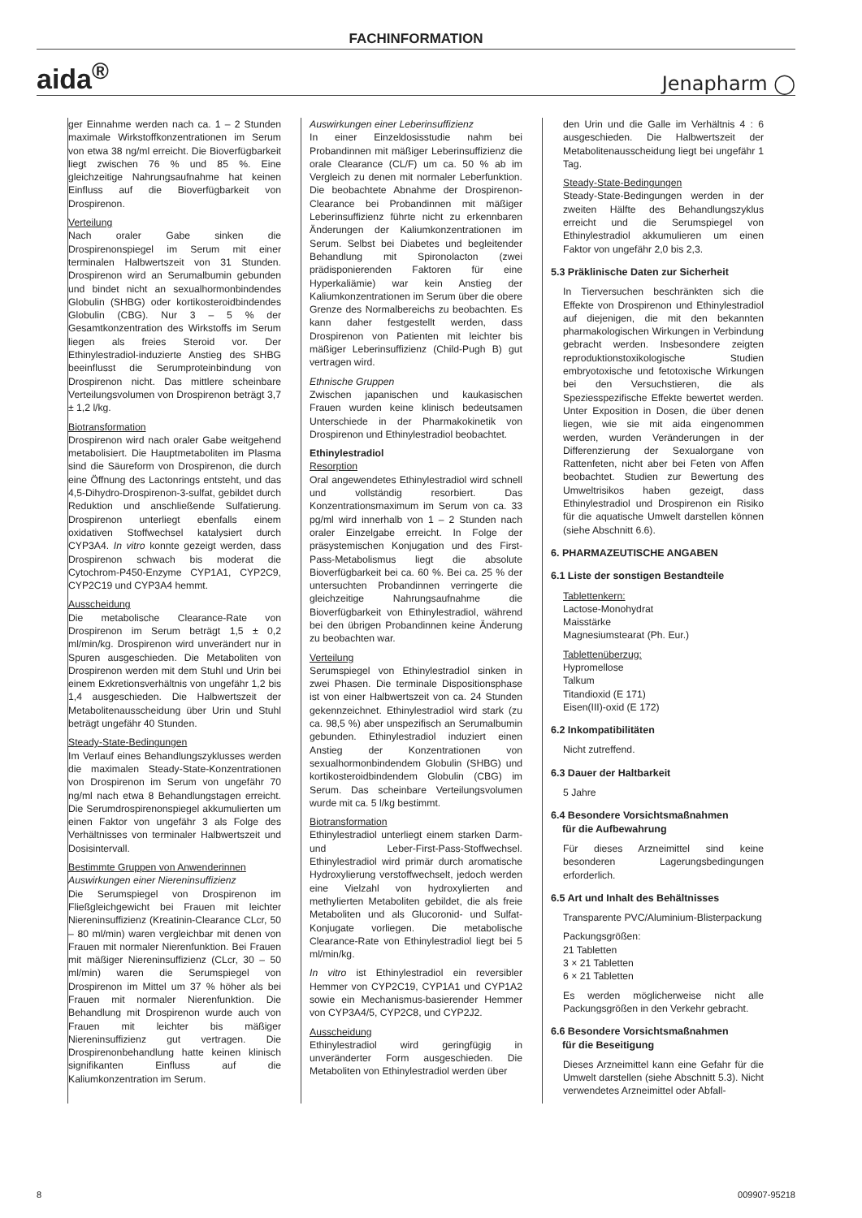FACHINFORMATION
aida<sup>®</sup> Jenapharm ◯
ger Einnahme werden nach ca. 1 – 2 Stunden maximale Wirkstoffkonzentrationen im Serum von etwa 38 ng/ml erreicht. Die Bioverfügbarkeit liegt zwischen 76 % und 85 %. Eine gleichzeitige Nahrungsaufnahme hat keinen Einfluss auf die Bioverfügbarkeit von Drospirenon.
Verteilung
Nach oraler Gabe sinken die Drospirenonspiegel im Serum mit einer terminalen Halbwertszeit von 31 Stunden. Drospirenon wird an Serumalbumin gebunden und bindet nicht an sexualhormonbindendes Globulin (SHBG) oder kortikosteroidbindendes Globulin (CBG). Nur 3 – 5 % der Gesamtkonzentration des Wirkstoffs im Serum liegen als freies Steroid vor. Der Ethinylestradiol-induzierte Anstieg des SHBG beeinflusst die Serumproteinbindung von Drospirenon nicht. Das mittlere scheinbare Verteilungsvolumen von Drospirenon beträgt 3,7 ± 1,2 l/kg.
Biotransformation
Drospirenon wird nach oraler Gabe weitgehend metabolisiert. Die Hauptmetaboliten im Plasma sind die Säureform von Drospirenon, die durch eine Öffnung des Lactonrings entsteht, und das 4,5-Dihydro-Drospirenon-3-sulfat, gebildet durch Reduktion und anschließende Sulfatierung. Drospirenon unterliegt ebenfalls einem oxidativen Stoffwechsel katalysiert durch CYP3A4. In vitro konnte gezeigt werden, dass Drospirenon schwach bis moderat die Cytochrom-P450-Enzyme CYP1A1, CYP2C9, CYP2C19 und CYP3A4 hemmt.
Ausscheidung
Die metabolische Clearance-Rate von Drospirenon im Serum beträgt 1,5 ± 0,2 ml/min/kg. Drospirenon wird unverändert nur in Spuren ausgeschieden. Die Metaboliten von Drospirenon werden mit dem Stuhl und Urin bei einem Exkretionsverhältnis von ungefähr 1,2 bis 1,4 ausgeschieden. Die Halbwertszeit der Metabolitenausscheidung über Urin und Stuhl beträgt ungefähr 40 Stunden.
Steady-State-Bedingungen
Im Verlauf eines Behandlungszyklusses werden die maximalen Steady-State-Konzentrationen von Drospirenon im Serum von ungefähr 70 ng/ml nach etwa 8 Behandlungstagen erreicht. Die Serumdrospirenonspiegel akkumulierten um einen Faktor von ungefähr 3 als Folge des Verhältnisses von terminaler Halbwertszeit und Dosisintervall.
Bestimmte Gruppen von Anwenderinnen
Auswirkungen einer Niereninsuffizienz
Die Serumspiegel von Drospirenon im Fließgleichgewicht bei Frauen mit leichter Niereninsuffizienz (Kreatinin-Clearance CLcr, 50 – 80 ml/min) waren vergleichbar mit denen von Frauen mit normaler Nierenfunktion. Bei Frauen mit mäßiger Niereninsuffizienz (CLcr, 30 – 50 ml/min) waren die Serumspiegel von Drospirenon im Mittel um 37 % höher als bei Frauen mit normaler Nierenfunktion. Die Behandlung mit Drospirenon wurde auch von Frauen mit leichter bis mäßiger Niereninsuffizienz gut vertragen. Die Drospirenonbehandlung hatte keinen klinisch signifikanten Einfluss auf die Kaliumkonzentration im Serum.
Auswirkungen einer Leberinsuffizienz
In einer Einzeldosisstudie nahm bei Probandinnen mit mäßiger Leberinsuffizienz die orale Clearance (CL/F) um ca. 50 % ab im Vergleich zu denen mit normaler Leberfunktion. Die beobachtete Abnahme der Drospirenon-Clearance bei Probandinnen mit mäßiger Leberinsuffizienz führte nicht zu erkennbaren Änderungen der Kaliumkonzentrationen im Serum. Selbst bei Diabetes und begleitender Behandlung mit Spironolacton (zwei prädisponierenden Faktoren für eine Hyperkaliämie) war kein Anstieg der Kaliumkonzentrationen im Serum über die obere Grenze des Normalbereichs zu beobachten. Es kann daher festgestellt werden, dass Drospirenon von Patienten mit leichter bis mäßiger Leberinsuffizienz (Child-Pugh B) gut vertragen wird.
Ethnische Gruppen
Zwischen japanischen und kaukasischen Frauen wurden keine klinisch bedeutsamen Unterschiede in der Pharmakokinetik von Drospirenon und Ethinylestradiol beobachtet.
Ethinylestradiol
Resorption
Oral angewendetes Ethinylestradiol wird schnell und vollständig resorbiert. Das Konzentrationsmaximum im Serum von ca. 33 pg/ml wird innerhalb von 1 – 2 Stunden nach oraler Einzelgabe erreicht. In Folge der präsystemischen Konjugation und des First-Pass-Metabolismus liegt die absolute Bioverfügbarkeit bei ca. 60 %. Bei ca. 25 % der untersuchten Probandinnen verringerte die gleichzeitige Nahrungsaufnahme die Bioverfügbarkeit von Ethinylestradiol, während bei den übrigen Probandinnen keine Änderung zu beobachten war.
Verteilung
Serumspiegel von Ethinylestradiol sinken in zwei Phasen. Die terminale Dispositionsphase ist von einer Halbwertszeit von ca. 24 Stunden gekennzeichnet. Ethinylestradiol wird stark (zu ca. 98,5 %) aber unspezifisch an Serumalbumin gebunden. Ethinylestradiol induziert einen Anstieg der Konzentrationen von sexualhormonbindendem Globulin (SHBG) und kortikosteroidbindendem Globulin (CBG) im Serum. Das scheinbare Verteilungsvolumen wurde mit ca. 5 l/kg bestimmt.
Biotransformation
Ethinylestradiol unterliegt einem starken Darm- und Leber-First-Pass-Stoffwechsel. Ethinylestradiol wird primär durch aromatische Hydroxylierung verstoffwechselt, jedoch werden eine Vielzahl von hydroxylierten and methylierten Metaboliten gebildet, die als freie Metaboliten und als Glucoronid- und Sulfat-Konjugate vorliegen. Die metabolische Clearance-Rate von Ethinylestradiol liegt bei 5 ml/min/kg.
In vitro ist Ethinylestradiol ein reversibler Hemmer von CYP2C19, CYP1A1 und CYP1A2 sowie ein Mechanismus-basierender Hemmer von CYP3A4/5, CYP2C8, und CYP2J2.
Ausscheidung
Ethinylestradiol wird geringfügig in unveränderter Form ausgeschieden. Die Metaboliten von Ethinylestradiol werden über
den Urin und die Galle im Verhältnis 4 : 6 ausgeschieden. Die Halbwertszeit der Metabolitenausscheidung liegt bei ungefähr 1 Tag.
Steady-State-Bedingungen
Steady-State-Bedingungen werden in der zweiten Hälfte des Behandlungszyklus erreicht und die Serumspiegel von Ethinylestradiol akkumulieren um einen Faktor von ungefähr 2,0 bis 2,3.
5.3 Präklinische Daten zur Sicherheit
In Tierversuchen beschränkten sich die Effekte von Drospirenon und Ethinylestradiol auf diejenigen, die mit den bekannten pharmakologischen Wirkungen in Verbindung gebracht werden. Insbesondere zeigten reproduktionstoxikologische Studien embryotoxische und fetotoxische Wirkungen bei den Versuchstieren, die als Speziesspezifische Effekte bewertet werden. Unter Exposition in Dosen, die über denen liegen, wie sie mit aida eingenommen werden, wurden Veränderungen in der Differenzierung der Sexualorgane von Rattenfeten, nicht aber bei Feten von Affen beobachtet. Studien zur Bewertung des Umweltrisikos haben gezeigt, dass Ethinylestradiol und Drospirenon ein Risiko für die aquatische Umwelt darstellen können (siehe Abschnitt 6.6).
6. PHARMAZEUTISCHE ANGABEN
6.1 Liste der sonstigen Bestandteile
Tablettenkern:
Lactose-Monohydrat
Maisstärke
Magnesiumstearat (Ph. Eur.)
Tablettenüberzug:
Hypromellose
Talkum
Titandioxid (E 171)
Eisen(III)-oxid (E 172)
6.2 Inkompatibilitäten
Nicht zutreffend.
6.3 Dauer der Haltbarkeit
5 Jahre
6.4 Besondere Vorsichtsmaßnahmen
für die Aufbewahrung
Für dieses Arzneimittel sind keine besonderen Lagerungsbedingungen erforderlich.
6.5 Art und Inhalt des Behältnisses
Transparente PVC/Aluminium-Blisterpackung
Packungsgrößen:
21 Tabletten
3 × 21 Tabletten
6 × 21 Tabletten
Es werden möglicherweise nicht alle Packungsgrößen in den Verkehr gebracht.
6.6 Besondere Vorsichtsmaßnahmen
für die Beseitigung
Dieses Arzneimittel kann eine Gefahr für die Umwelt darstellen (siehe Abschnitt 5.3). Nicht verwendetes Arzneimittel oder Abfall-
8 009907-95218